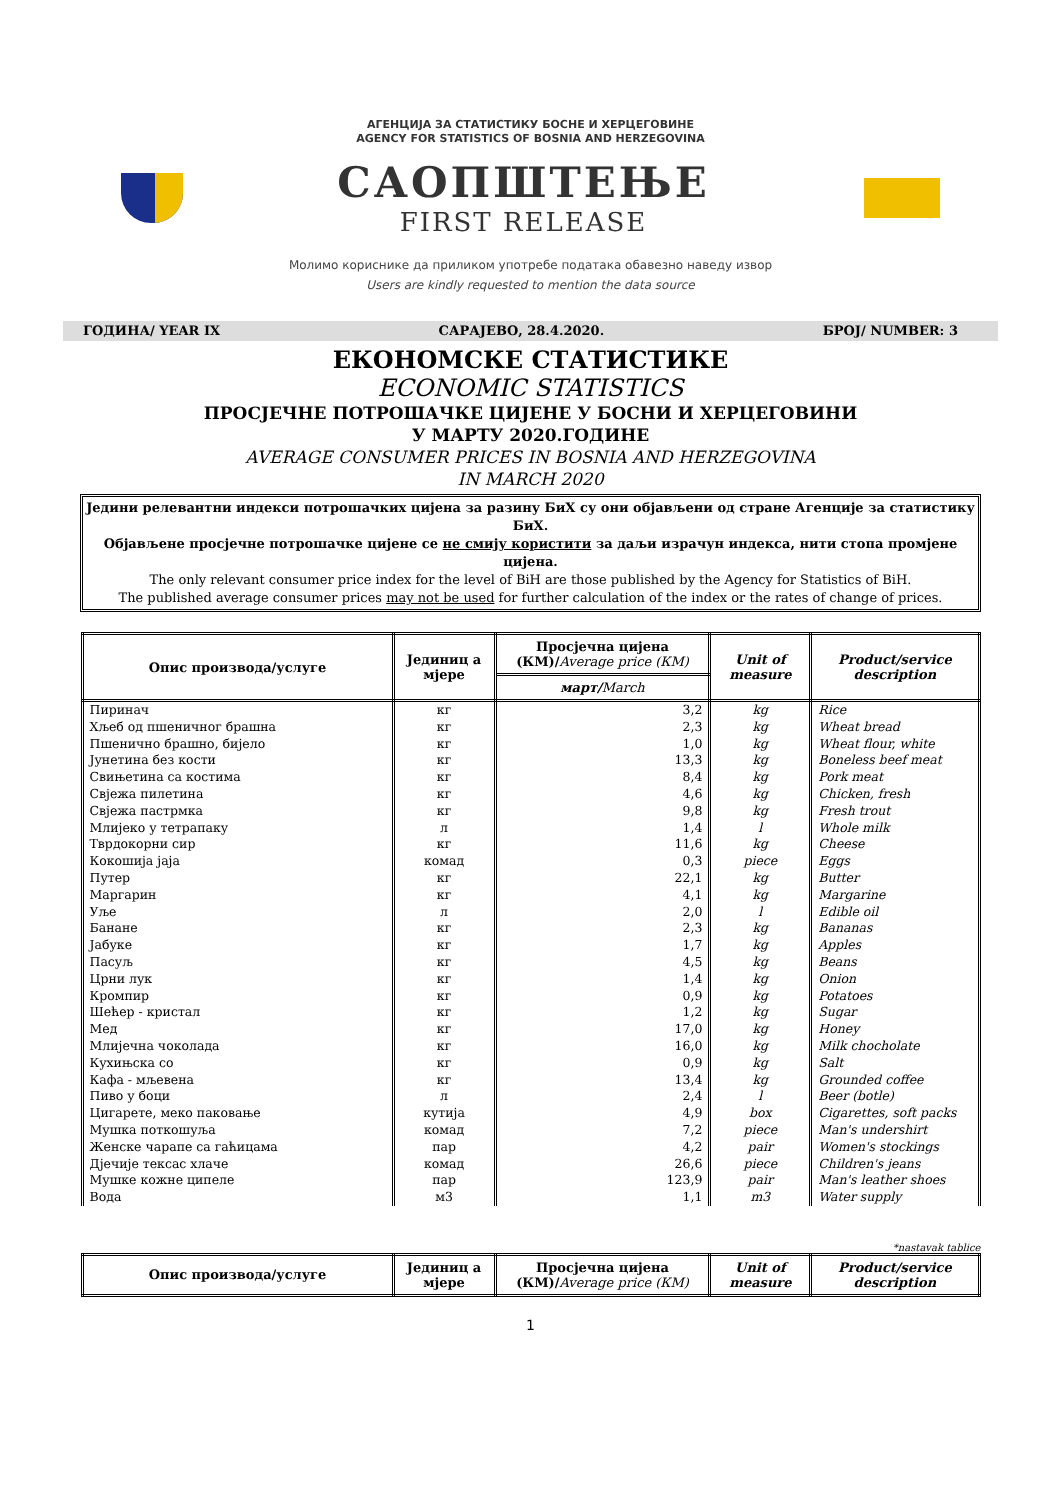АГЕНЦИЈА ЗА СТАТИСТИКУ БОСНЕ И ХЕРЦЕГОВИНЕ
AGENCY FOR STATISTICS OF BOSNIA AND HERZEGOVINA
САОПШТЕЊЕ
FIRST RELEASE
Молимо кориснике да приликом употребе података обавезно наведу извор
Users are kindly requested to mention the data source
ГОДИНА/ YEAR IX САРАЈЕВО, 28.4.2020. БРОЈ/ NUMBER: 3
ЕКОНОМСКЕ СТАТИСТИКЕ
ECONOMIC STATISTICS
ПРОСЈЕЧНЕ ПОТРОШАЧКЕ ЦИЈЕНЕ У БОСНИ И ХЕРЦЕГОВИНИ
У МАРТУ 2020.ГОДИНЕ
AVERAGE CONSUMER PRICES IN BOSNIA AND HERZEGOVINA
IN MARCH 2020
Једини релевантни индекси потрошачких цијена за разину БиХ су они објављени од стране Агенције за статистику БиХ.
Објављене просјечне потрошачке цијене се не смију користити за даљи израчун индекса, нити стопа промјене цијена.
The only relevant consumer price index for the level of BiH are those published by the Agency for Statistics of BiH.
The published average consumer prices may not be used for further calculation of the index or the rates of change of prices.
| Опис производа/услуге | Јединиц а мјере | Просјечна цијена (КМ)/ Average price (КМ) | Unit of measure | Product/service description |
| --- | --- | --- | --- | --- |
| | | март/ March | | |
| Пиринач | кг | 3,2 | kg | Rice |
| Хљеб од пшеничног брашна | кг | 2,3 | kg | Wheat bread |
| Пшенично брашно, бијело | кг | 1,0 | kg | Wheat flour, white |
| Јунетина без кости | кг | 13,3 | kg | Boneless beef meat |
| Свињетина са костима | кг | 8,4 | kg | Pork meat |
| Свјежа пилетина | кг | 4,6 | kg | Chicken, fresh |
| Свјежа пастрмка | кг | 9,8 | kg | Fresh trout |
| Млијеко у тетрапаку | л | 1,4 | l | Whole milk |
| Тврдокорни сир | кг | 11,6 | kg | Cheese |
| Кокошија јаја | комад | 0,3 | piece | Eggs |
| Путер | кг | 22,1 | kg | Butter |
| Маргарин | кг | 4,1 | kg | Margarine |
| Уље | л | 2,0 | l | Edible oil |
| Банане | кг | 2,3 | kg | Bananas |
| Јабуке | кг | 1,7 | kg | Apples |
| Пасуљ | кг | 4,5 | kg | Beans |
| Црни лук | кг | 1,4 | kg | Onion |
| Кромпир | кг | 0,9 | kg | Potatoes |
| Шећер - кристал | кг | 1,2 | kg | Sugar |
| Мед | кг | 17,0 | kg | Honey |
| Млијечна чоколада | кг | 16,0 | kg | Milk chocholate |
| Кухињска со | кг | 0,9 | kg | Salt |
| Кафа - мљевена | кг | 13,4 | kg | Grounded coffee |
| Пиво у боци | л | 2,4 | l | Beer (botle) |
| Цигарете, меко паковање | кутија | 4,9 | box | Cigarettes, soft packs |
| Мушка поткошуља | комад | 7,2 | piece | Man's undershirt |
| Женске чарапе са гаћицама | пар | 4,2 | pair | Women's stockings |
| Дјечије тексас хлаче | комад | 26,6 | piece | Children's jeans |
| Мушке кожне ципеле | пар | 123,9 | pair | Man's leather shoes |
| Вода | м3 | 1,1 | m3 | Water supply |
*nastavak tablice
| Опис производа/услуге | Јединиц а мјере | Просјечна цијена (КМ)/ Average price (КМ) | Unit of measure | Product/service description |
| --- | --- | --- | --- | --- |
1